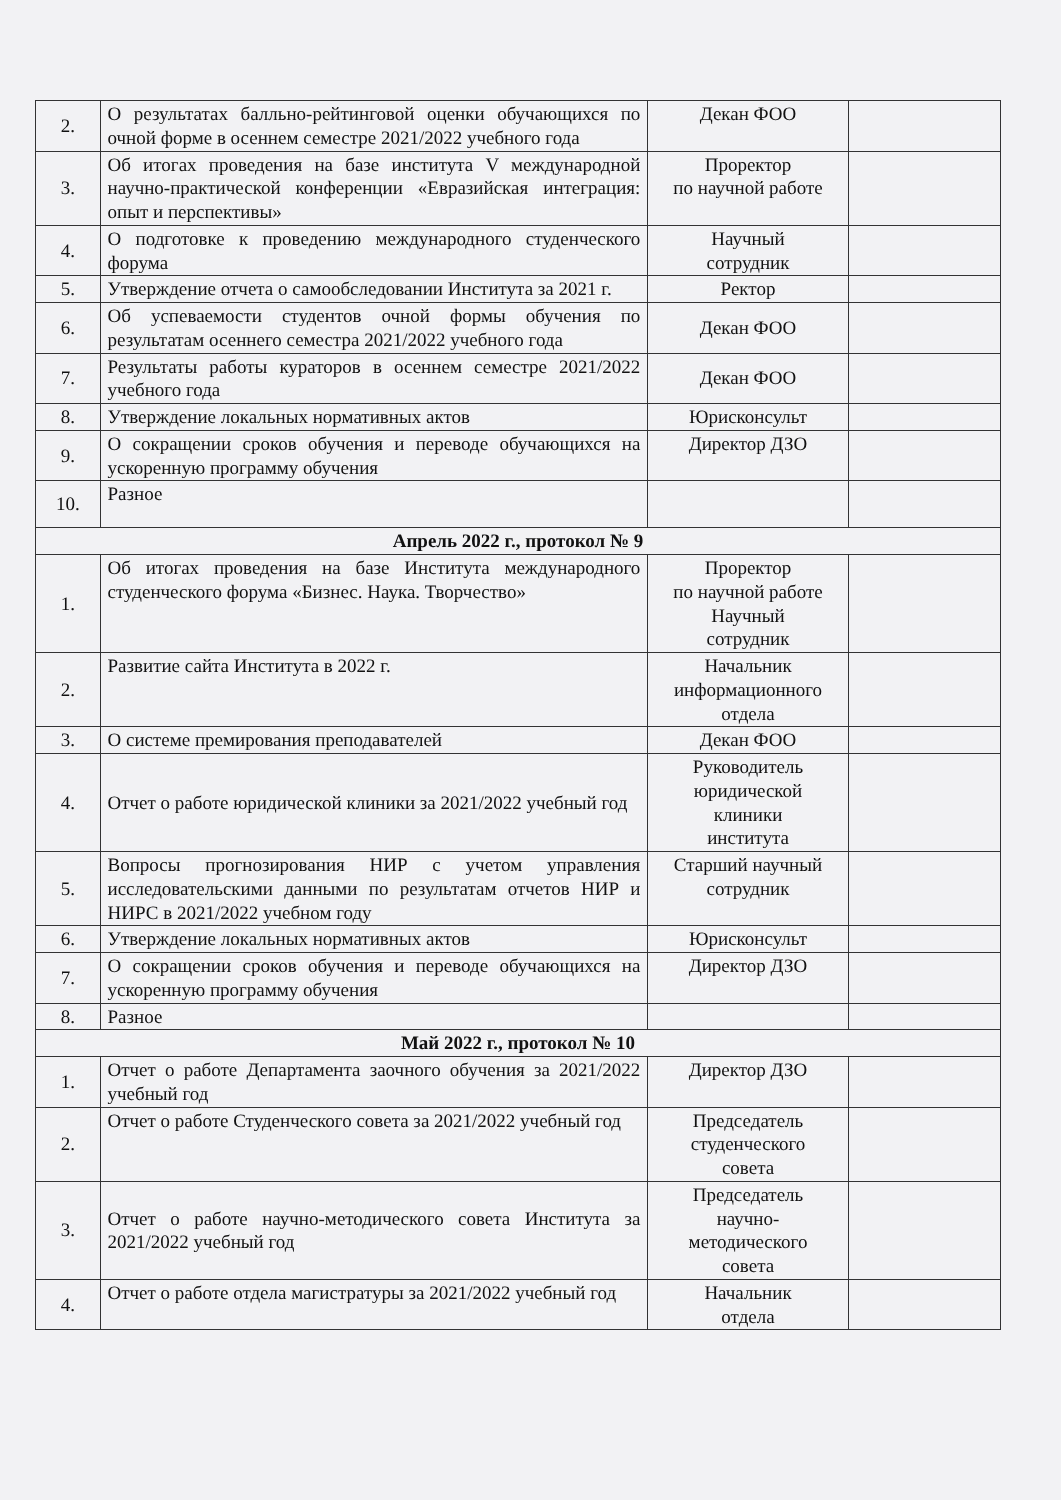| 2. | О результатах балльно-рейтинговой оценки обучающихся по очной форме в осеннем семестре 2021/2022 учебного года | Декан ФОО | |
| 3. | Об итогах проведения на базе института V международной научно-практической конференции «Евразийская интеграция: опыт и перспективы» | Проректор по научной работе | |
| 4. | О подготовке к проведению международного студенческого форума | Научный сотрудник | |
| 5. | Утверждение отчета о самообследовании Института за 2021 г. | Ректор | |
| 6. | Об успеваемости студентов очной формы обучения по результатам осеннего семестра 2021/2022 учебного года | Декан ФОО | |
| 7. | Результаты работы кураторов в осеннем семестре 2021/2022 учебного года | Декан ФОО | |
| 8. | Утверждение локальных нормативных актов | Юрисконсульт | |
| 9. | О сокращении сроков обучения и переводе обучающихся на ускоренную программу обучения | Директор ДЗО | |
| 10. | Разное | | |
| Апрель 2022 г., протокол № 9 | | | |
| 1. | Об итогах проведения на базе Института международного студенческого форума «Бизнес. Наука. Творчество» | Проректор по научной работе Научный сотрудник | |
| 2. | Развитие сайта Института в 2022 г. | Начальник информационного отдела | |
| 3. | О системе премирования преподавателей | Декан ФОО | |
| 4. | Отчет о работе юридической клиники за 2021/2022 учебный год | Руководитель юридической клиники института | |
| 5. | Вопросы прогнозирования НИР с учетом управления исследовательскими данными по результатам отчетов НИР и НИРС в 2021/2022 учебном году | Старший научный сотрудник | |
| 6. | Утверждение локальных нормативных актов | Юрисконсульт | |
| 7. | О сокращении сроков обучения и переводе обучающихся на ускоренную программу обучения | Директор ДЗО | |
| 8. | Разное | | |
| Май 2022 г., протокол № 10 | | | |
| 1. | Отчет о работе Департамента заочного обучения за 2021/2022 учебный год | Директор ДЗО | |
| 2. | Отчет о работе Студенческого совета за 2021/2022 учебный год | Председатель студенческого совета | |
| 3. | Отчет о работе научно-методического совета Института за 2021/2022 учебный год | Председатель научно- методического совета | |
| 4. | Отчет о работе отдела магистратуры за 2021/2022 учебный год | Начальник отдела | |